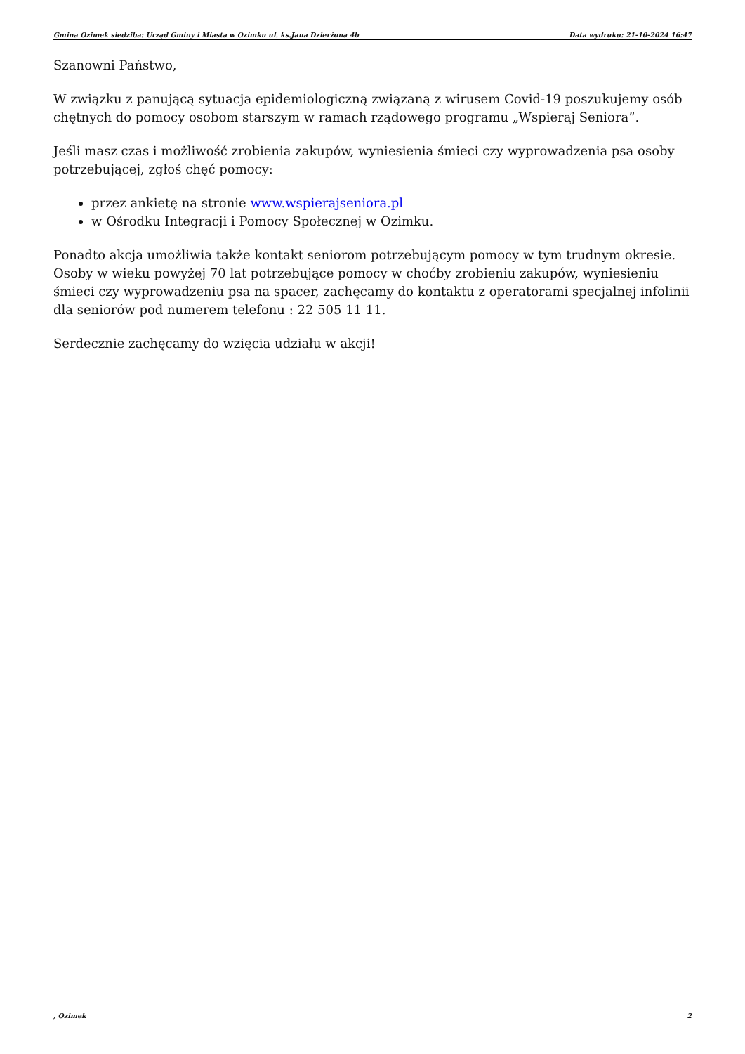Gmina Ozimek siedziba: Urząd Gminy i Miasta w Ozimku ul. ks.Jana Dzierżona 4b Data wydruku: 21-10-2024 16:47
Szanowni Państwo,
W związku z panującą sytuacja epidemiologiczną związaną z wirusem Covid-19 poszukujemy osób chętnych do pomocy osobom starszym w ramach rządowego programu „Wspieraj Seniora”.
Jeśli masz czas i możliwość zrobienia zakupów, wyniesienia śmieci czy wyprowadzenia psa osoby potrzebującej, zgłoś chęć pomocy:
przez ankietę na stronie www.wspierajseniora.pl
w Ośrodku Integracji i Pomocy Społecznej w Ozimku.
Ponadto akcja umożliwia także kontakt seniorom potrzebującym pomocy w tym trudnym okresie. Osoby w wieku powyżej 70 lat potrzebujące pomocy w choćby zrobieniu zakupów, wyniesieniu śmieci czy wyprowadzeniu psa na spacer, zachęcamy do kontaktu z operatorami specjalnej infolinii dla seniorów pod numerem telefonu : 22 505 11 11.
Serdecznie zachęcamy do wzięcia udziału w akcji!
, Ozimek 2